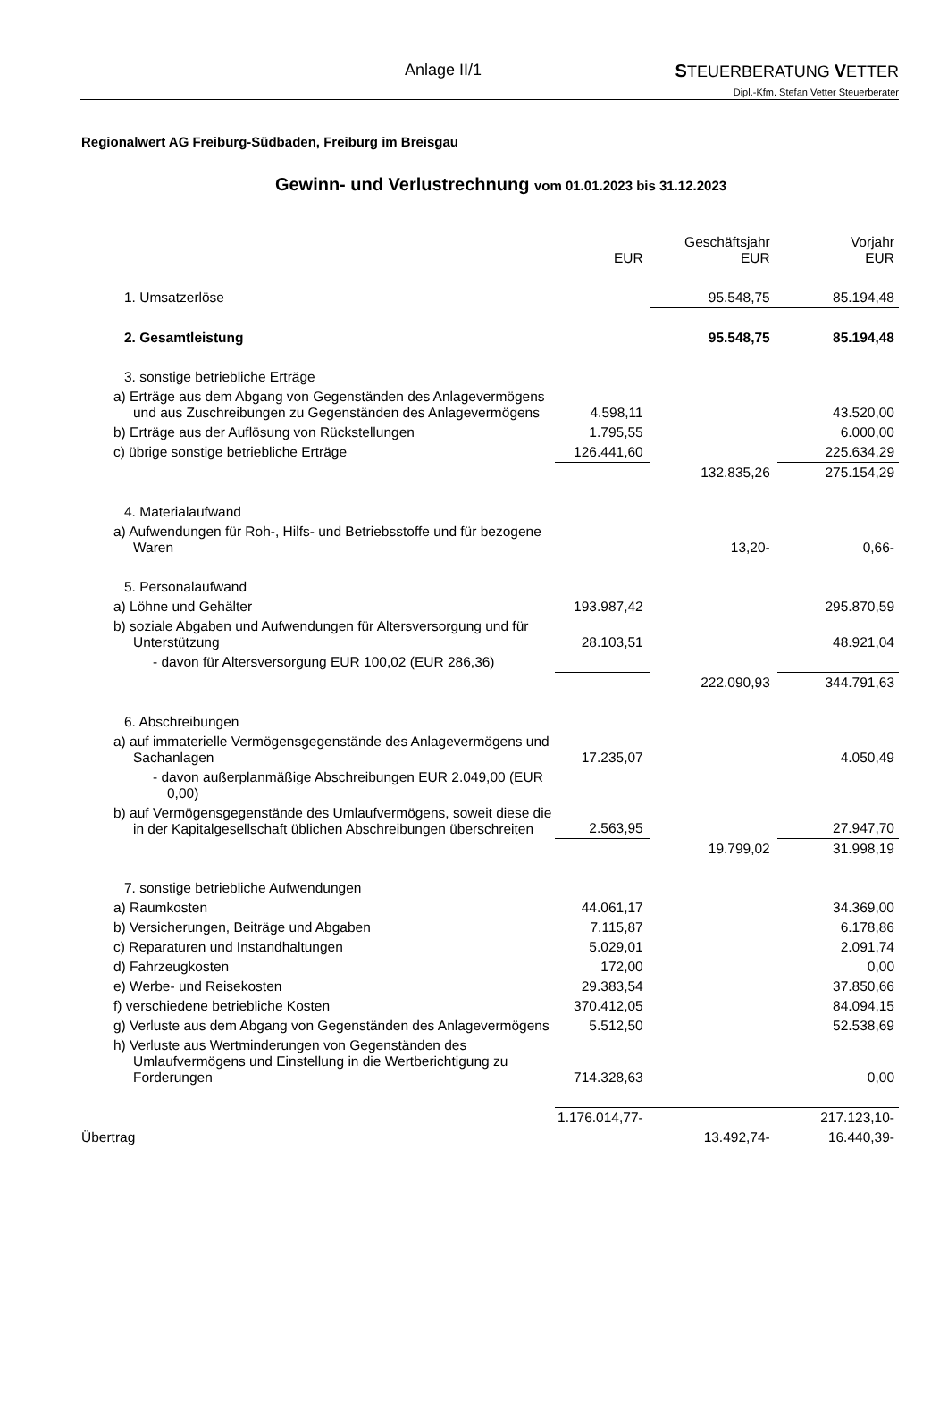Anlage II/1
STEUERBERATUNG VETTER
Dipl.-Kfm. Stefan Vetter Steuerberater
Regionalwert AG Freiburg-Südbaden, Freiburg im Breisgau
Gewinn- und Verlustrechnung vom 01.01.2023 bis 31.12.2023
| | EUR | Geschäftsjahr EUR | Vorjahr EUR |
| --- | --- | --- | --- |
| 1. Umsatzerlöse | | 95.548,75 | 85.194,48 |
| 2. Gesamtleistung | | 95.548,75 | 85.194,48 |
| 3. sonstige betriebliche Erträge | | | |
| a) Erträge aus dem Abgang von Gegenständen des Anlagevermögens und aus Zuschreibungen zu Gegenständen des Anlagevermögens | 4.598,11 | | 43.520,00 |
| b) Erträge aus der Auflösung von Rückstellungen | 1.795,55 | | 6.000,00 |
| c) übrige sonstige betriebliche Erträge | 126.441,60 | | 225.634,29 |
| | | 132.835,26 | 275.154,29 |
| 4. Materialaufwand | | | |
| a) Aufwendungen für Roh-, Hilfs- und Betriebsstoffe und für bezogene Waren | | 13,20- | 0,66- |
| 5. Personalaufwand | | | |
| a) Löhne und Gehälter | 193.987,42 | | 295.870,59 |
| b) soziale Abgaben und Aufwendungen für Altersversorgung und für Unterstützung | 28.103,51 | | 48.921,04 |
| - davon für Altersversorgung EUR 100,02 (EUR 286,36) | | | |
| | | 222.090,93 | 344.791,63 |
| 6. Abschreibungen | | | |
| a) auf immaterielle Vermögensgegenstände des Anlagevermögens und Sachanlagen | 17.235,07 | | 4.050,49 |
| - davon außerplanmäßige Abschreibungen EUR 2.049,00 (EUR 0,00) | | | |
| b) auf Vermögensgegenstände des Umlaufvermögens, soweit diese die in der Kapitalgesellschaft üblichen Abschreibungen überschreiten | 2.563,95 | | 27.947,70 |
| | | 19.799,02 | 31.998,19 |
| 7. sonstige betriebliche Aufwendungen | | | |
| a) Raumkosten | 44.061,17 | | 34.369,00 |
| b) Versicherungen, Beiträge und Abgaben | 7.115,87 | | 6.178,86 |
| c) Reparaturen und Instandhaltungen | 5.029,01 | | 2.091,74 |
| d) Fahrzeugkosten | 172,00 | | 0,00 |
| e) Werbe- und Reisekosten | 29.383,54 | | 37.850,66 |
| f) verschiedene betriebliche Kosten | 370.412,05 | | 84.094,15 |
| g) Verluste aus dem Abgang von Gegenständen des Anlagevermögens | 5.512,50 | | 52.538,69 |
| h) Verluste aus Wertminderungen von Gegenständen des Umlaufvermögens und Einstellung in die Wertberichtigung zu Forderungen | 714.328,63 | | 0,00 |
| | 1.176.014,77- | | 217.123,10- |
| Übertrag | | 13.492,74- | 16.440,39- |